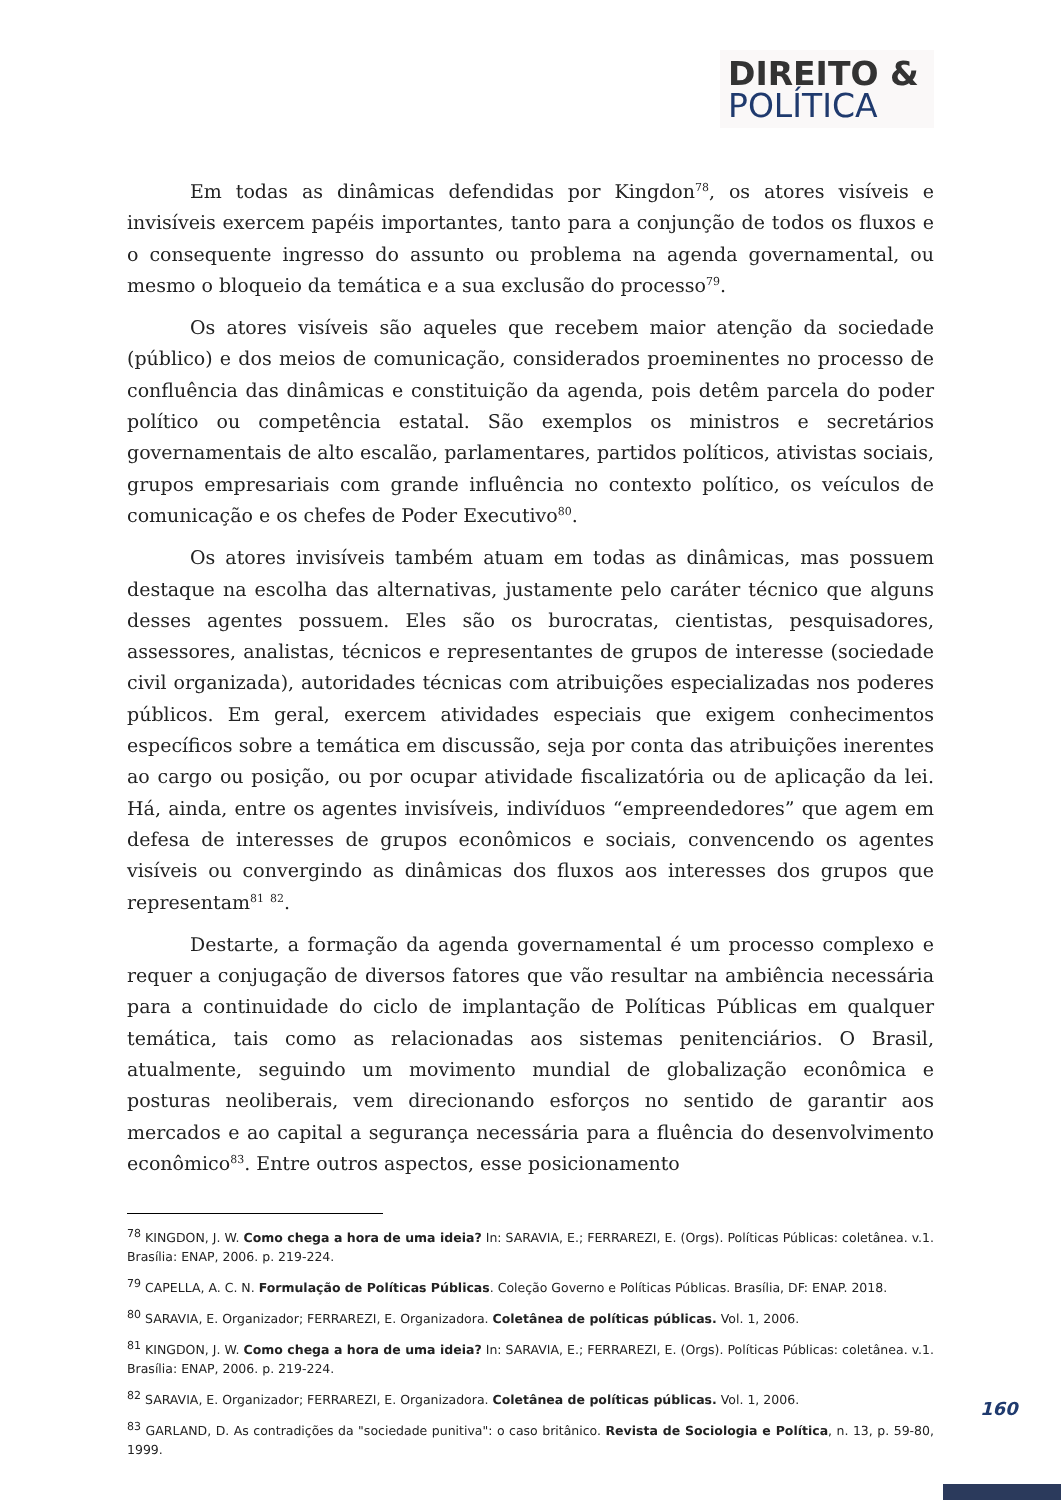DIREITO &
POLÍTICA
Em todas as dinâmicas defendidas por Kingdon<sup>78</sup>, os atores visíveis e invisíveis exercem papéis importantes, tanto para a conjunção de todos os fluxos e o consequente ingresso do assunto ou problema na agenda governamental, ou mesmo o bloqueio da temática e a sua exclusão do processo<sup>79</sup>.
Os atores visíveis são aqueles que recebem maior atenção da sociedade (público) e dos meios de comunicação, considerados proeminentes no processo de confluência das dinâmicas e constituição da agenda, pois detêm parcela do poder político ou competência estatal. São exemplos os ministros e secretários governamentais de alto escalão, parlamentares, partidos políticos, ativistas sociais, grupos empresariais com grande influência no contexto político, os veículos de comunicação e os chefes de Poder Executivo<sup>80</sup>.
Os atores invisíveis também atuam em todas as dinâmicas, mas possuem destaque na escolha das alternativas, justamente pelo caráter técnico que alguns desses agentes possuem. Eles são os burocratas, cientistas, pesquisadores, assessores, analistas, técnicos e representantes de grupos de interesse (sociedade civil organizada), autoridades técnicas com atribuições especializadas nos poderes públicos. Em geral, exercem atividades especiais que exigem conhecimentos específicos sobre a temática em discussão, seja por conta das atribuições inerentes ao cargo ou posição, ou por ocupar atividade fiscalizatória ou de aplicação da lei. Há, ainda, entre os agentes invisíveis, indivíduos “empreendedores” que agem em defesa de interesses de grupos econômicos e sociais, convencendo os agentes visíveis ou convergindo as dinâmicas dos fluxos aos interesses dos grupos que representam<sup>81</sup> <sup>82</sup>.
Destarte, a formação da agenda governamental é um processo complexo e requer a conjugação de diversos fatores que vão resultar na ambiência necessária para a continuidade do ciclo de implantação de Políticas Públicas em qualquer temática, tais como as relacionadas aos sistemas penitenciários. O Brasil, atualmente, seguindo um movimento mundial de globalização econômica e posturas neoliberais, vem direcionando esforços no sentido de garantir aos mercados e ao capital a segurança necessária para a fluência do desenvolvimento econômico<sup>83</sup>. Entre outros aspectos, esse posicionamento
<sup>78</sup> KINGDON, J. W. Como chega a hora de uma ideia? In: SARAVIA, E.; FERRAREZI, E. (Orgs). Políticas Públicas: coletânea. v.1. Brasília: ENAP, 2006. p. 219-224.
<sup>79</sup> CAPELLA, A. C. N. Formulação de Políticas Públicas. Coleção Governo e Políticas Públicas. Brasília, DF: ENAP. 2018.
<sup>80</sup> SARAVIA, E. Organizador; FERRAREZI, E. Organizadora. Coletânea de políticas públicas. Vol. 1, 2006.
<sup>81</sup> KINGDON, J. W. Como chega a hora de uma ideia? In: SARAVIA, E.; FERRAREZI, E. (Orgs). Políticas Públicas: coletânea. v.1. Brasília: ENAP, 2006. p. 219-224.
<sup>82</sup> SARAVIA, E. Organizador; FERRAREZI, E. Organizadora. Coletânea de políticas públicas. Vol. 1, 2006.
<sup>83</sup> GARLAND, D. As contradições da "sociedade punitiva": o caso britânico. Revista de Sociologia e Política, n. 13, p. 59-80, 1999.
160